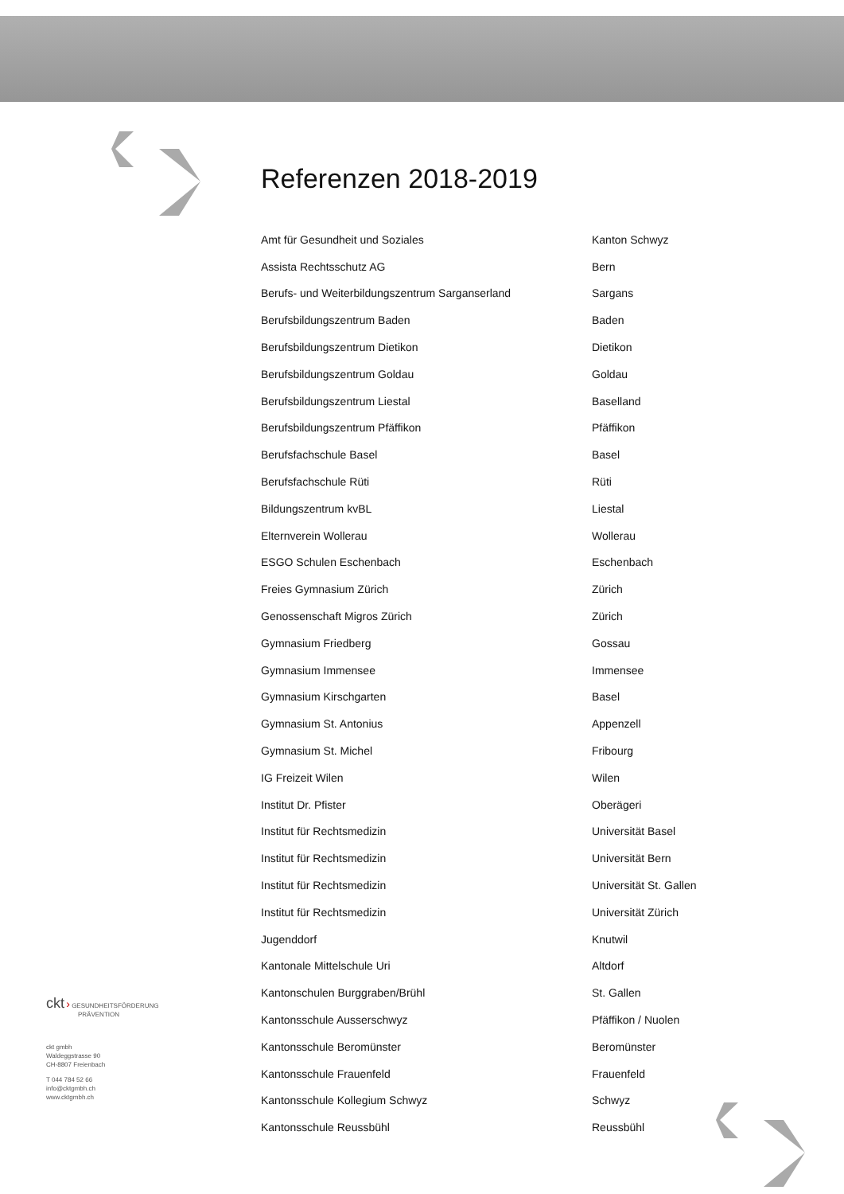Referenzen 2018-2019
| Amt für Gesundheit und Soziales | Kanton Schwyz |
| Assista Rechtsschutz AG | Bern |
| Berufs- und Weiterbildungszentrum Sarganserland | Sargans |
| Berufsbildungszentrum Baden | Baden |
| Berufsbildungszentrum Dietikon | Dietikon |
| Berufsbildungszentrum Goldau | Goldau |
| Berufsbildungszentrum Liestal | Baselland |
| Berufsbildungszentrum Pfäffikon | Pfäffikon |
| Berufsfachschule Basel | Basel |
| Berufsfachschule Rüti | Rüti |
| Bildungszentrum kvBL | Liestal |
| Elternverein Wollerau | Wollerau |
| ESGO Schulen Eschenbach | Eschenbach |
| Freies Gymnasium Zürich | Zürich |
| Genossenschaft Migros Zürich | Zürich |
| Gymnasium Friedberg | Gossau |
| Gymnasium Immensee | Immensee |
| Gymnasium Kirschgarten | Basel |
| Gymnasium St. Antonius | Appenzell |
| Gymnasium St. Michel | Fribourg |
| IG Freizeit Wilen | Wilen |
| Institut Dr. Pfister | Oberägeri |
| Institut für Rechtsmedizin | Universität Basel |
| Institut für Rechtsmedizin | Universität Bern |
| Institut für Rechtsmedizin | Universität St. Gallen |
| Institut für Rechtsmedizin | Universität Zürich |
| Jugenddorf | Knutwil |
| Kantonale Mittelschule Uri | Altdorf |
| Kantonschulen Burggraben/Brühl | St. Gallen |
| Kantonsschule Ausserschwyz | Pfäffikon / Nuolen |
| Kantonsschule Beromünster | Beromünster |
| Kantonsschule Frauenfeld | Frauenfeld |
| Kantonsschule Kollegium Schwyz | Schwyz |
| Kantonsschule Reussbühl | Reussbühl |
ckt › GESUNDHEITSFÖRDERUNG
PRÄVENTION
ckt gmbh
Waldeggstrasse 90
CH-8807 Freienbach
T 044 784 52 66
info@cktgmbh.ch
www.cktgmbh.ch